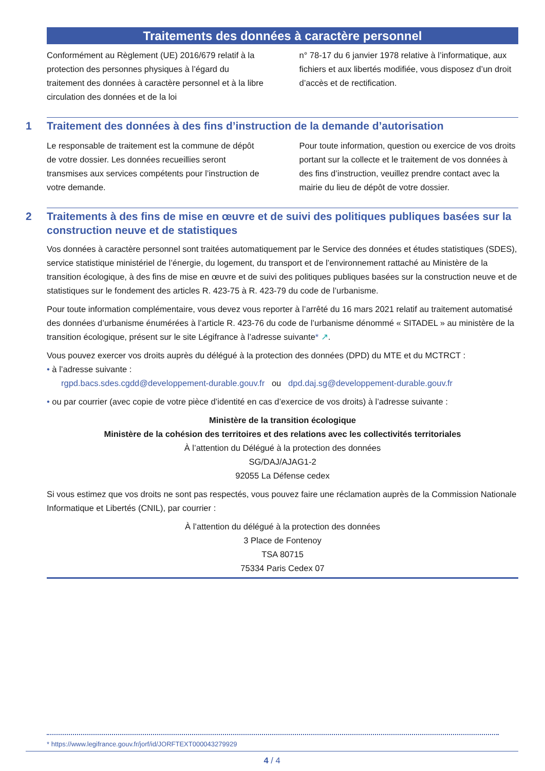Traitements des données à caractère personnel
Conformément au Règlement (UE) 2016/679 relatif à la protection des personnes physiques à l’égard du traitement des données à caractère personnel et à la libre circulation des données et de la loi
n° 78-17 du 6 janvier 1978 relative à l’informatique, aux fichiers et aux libertés modifiée, vous disposez d’un droit d’accès et de rectification.
1 Traitement des données à des fins d’instruction de la demande d’autorisation
Le responsable de traitement est la commune de dépôt de votre dossier. Les données recueillies seront transmises aux services compétents pour l’instruction de votre demande.
Pour toute information, question ou exercice de vos droits portant sur la collecte et le traitement de vos données à des fins d’instruction, veuillez prendre contact avec la mairie du lieu de dépôt de votre dossier.
2 Traitements à des fins de mise en œuvre et de suivi des politiques publiques basées sur la construction neuve et de statistiques
Vos données à caractère personnel sont traitées automatiquement par le Service des données et études statistiques (SDES), service statistique ministériel de l’énergie, du logement, du transport et de l’environnement rattaché au Ministère de la transition écologique, à des fins de mise en œuvre et de suivi des politiques publiques basées sur la construction neuve et de statistiques sur le fondement des articles R. 423-75 à R. 423-79 du code de l’urbanisme.
Pour toute information complémentaire, vous devez vous reporter à l’arrêté du 16 mars 2021 relatif au traitement automatisé des données d’urbanisme énumérées à l’article R. 423-76 du code de l’urbanisme dénommé « SITADEL » au ministère de la transition écologique, présent sur le site Légifrance à l’adresse suivante* ↗.
Vous pouvez exercer vos droits auprès du délégué à la protection des données (DPD) du MTE et du MCTRCT :
• à l’adresse suivante :
rgpd.bacs.sdes.cgdd@developpement-durable.gouv.fr ou dpd.daj.sg@developpement-durable.gouv.fr
• ou par courrier (avec copie de votre pièce d’identité en cas d’exercice de vos droits) à l’adresse suivante :
Ministère de la transition écologique
Ministère de la cohésion des territoires et des relations avec les collectivités territoriales
À l’attention du Délégué à la protection des données
SG/DAJ/AJAG1-2
92055 La Défense cedex
Si vous estimez que vos droits ne sont pas respectés, vous pouvez faire une réclamation auprès de la Commission Nationale Informatique et Libertés (CNIL), par courrier :
À l’attention du délégué à la protection des données
3 Place de Fontenoy
TSA 80715
75334 Paris Cedex 07
* https://www.legifrance.gouv.fr/jorf/id/JORFTEXT000043279929
4 / 4